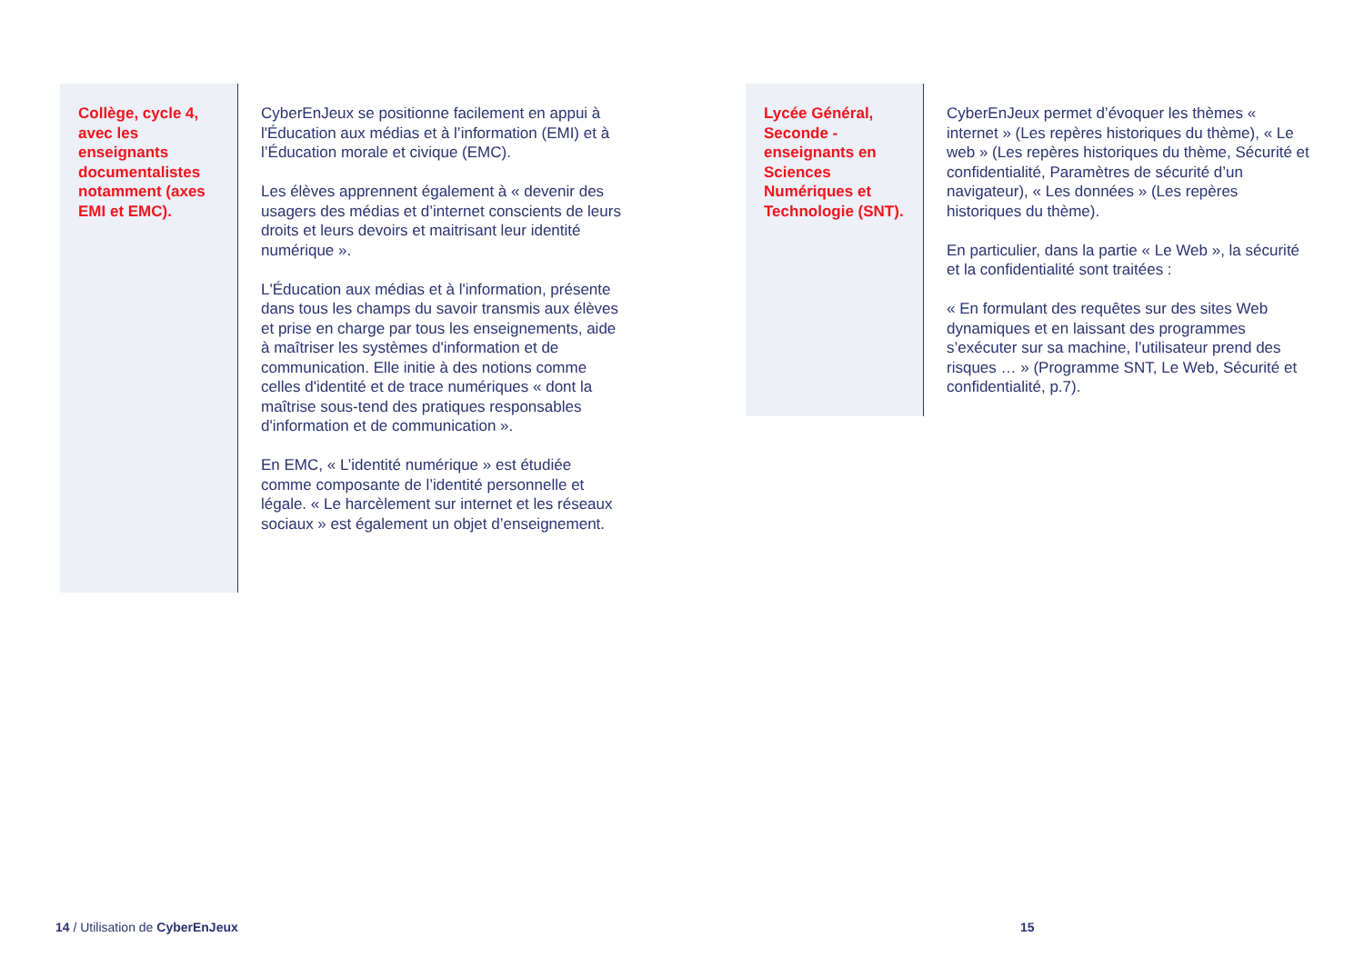Collège, cycle 4, avec les enseignants documentalistes notamment (axes EMI et EMC).
CyberEnJeux se positionne facilement en appui à l'Éducation aux médias et à l’information (EMI) et à l’Éducation morale et civique (EMC).
Les élèves apprennent également à « devenir des usagers des médias et d’internet conscients de leurs droits et leurs devoirs et maitrisant leur identité numérique ».
L'Éducation aux médias et à l'information, présente dans tous les champs du savoir transmis aux élèves et prise en charge par tous les enseignements, aide à maîtriser les systèmes d'information et de communication. Elle initie à des notions comme celles d'identité et de trace numériques « dont la maîtrise sous-tend des pratiques responsables d'information et de communication ».
En EMC, « L’identité numérique » est étudiée comme composante de l’identité personnelle et légale. « Le harcèlement sur internet et les réseaux sociaux » est également un objet d’enseignement.
Lycée Général, Seconde - enseignants en Sciences Numériques et Technologie (SNT).
CyberEnJeux permet d’évoquer les thèmes « internet » (Les repères historiques du thème), « Le web » (Les repères historiques du thème, Sécurité et confidentialité, Paramètres de sécurité d’un navigateur), « Les données » (Les repères historiques du thème).
En particulier, dans la partie « Le Web », la sécurité et la confidentialité sont traitées :
« En formulant des requêtes sur des sites Web dynamiques et en laissant des programmes s’exécuter sur sa machine, l’utilisateur prend des risques … » (Programme SNT, Le Web, Sécurité et confidentialité, p.7).
14 / Utilisation de CyberEnJeux
15